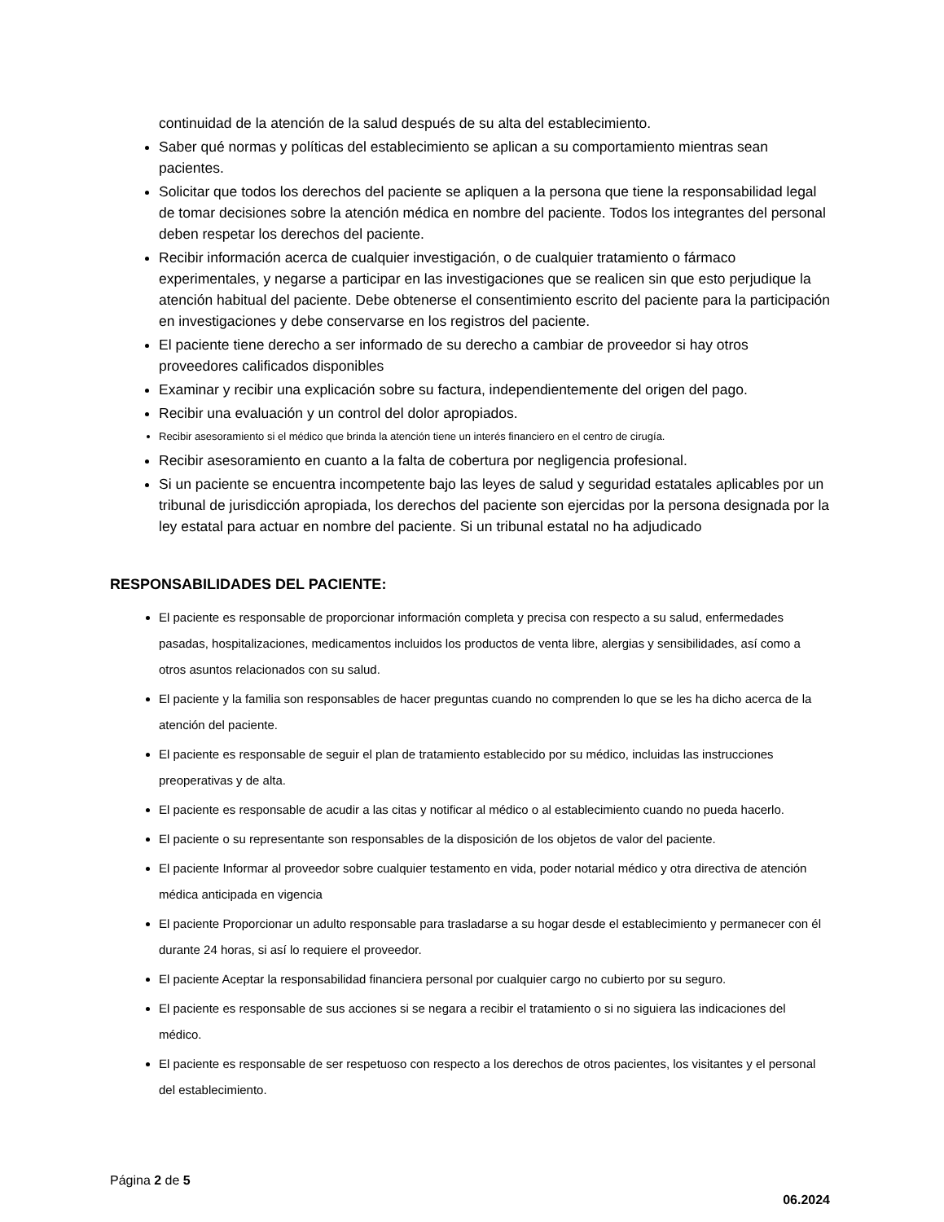continuidad de la atención de la salud después de su alta del establecimiento.
Saber qué normas y políticas del establecimiento se aplican a su comportamiento mientras sean pacientes.
Solicitar que todos los derechos del paciente se apliquen a la persona que tiene la responsabilidad legal de tomar decisiones sobre la atención médica en nombre del paciente. Todos los integrantes del personal deben respetar los derechos del paciente.
Recibir información acerca de cualquier investigación, o de cualquier tratamiento o fármaco experimentales, y negarse a participar en las investigaciones que se realicen sin que esto perjudique la atención habitual del paciente. Debe obtenerse el consentimiento escrito del paciente para la participación en investigaciones y debe conservarse en los registros del paciente.
El paciente tiene derecho a ser informado de su derecho a cambiar de proveedor si hay otros proveedores calificados disponibles
Examinar y recibir una explicación sobre su factura, independientemente del origen del pago.
Recibir una evaluación y un control del dolor apropiados.
Recibir asesoramiento si el médico que brinda la atención tiene un interés financiero en el centro de cirugía.
Recibir asesoramiento en cuanto a la falta de cobertura por negligencia profesional.
Si un paciente se encuentra incompetente bajo las leyes de salud y seguridad estatales aplicables por un tribunal de jurisdicción apropiada, los derechos del paciente son ejercidas por la persona designada por la ley estatal para actuar en nombre del paciente. Si un tribunal estatal no ha adjudicado
RESPONSABILIDADES DEL PACIENTE:
El paciente es responsable de proporcionar información completa y precisa con respecto a su salud, enfermedades pasadas, hospitalizaciones, medicamentos incluidos los productos de venta libre, alergias y sensibilidades, así como a otros asuntos relacionados con su salud.
El paciente y la familia son responsables de hacer preguntas cuando no comprenden lo que se les ha dicho acerca de la atención del paciente.
El paciente es responsable de seguir el plan de tratamiento establecido por su médico, incluidas las instrucciones preoperativas y de alta.
El paciente es responsable de acudir a las citas y notificar al médico o al establecimiento cuando no pueda hacerlo.
El paciente o su representante son responsables de la disposición de los objetos de valor del paciente.
El paciente Informar al proveedor sobre cualquier testamento en vida, poder notarial médico y otra directiva de atención médica anticipada en vigencia
El paciente Proporcionar un adulto responsable para trasladarse a su hogar desde el establecimiento y permanecer con él durante 24 horas, si así lo requiere el proveedor.
El paciente Aceptar la responsabilidad financiera personal por cualquier cargo no cubierto por su seguro.
El paciente es responsable de sus acciones si se negara a recibir el tratamiento o si no siguiera las indicaciones del médico.
El paciente es responsable de ser respetuoso con respecto a los derechos de otros pacientes, los visitantes y el personal del establecimiento.
Página 2 de 5
06.2024